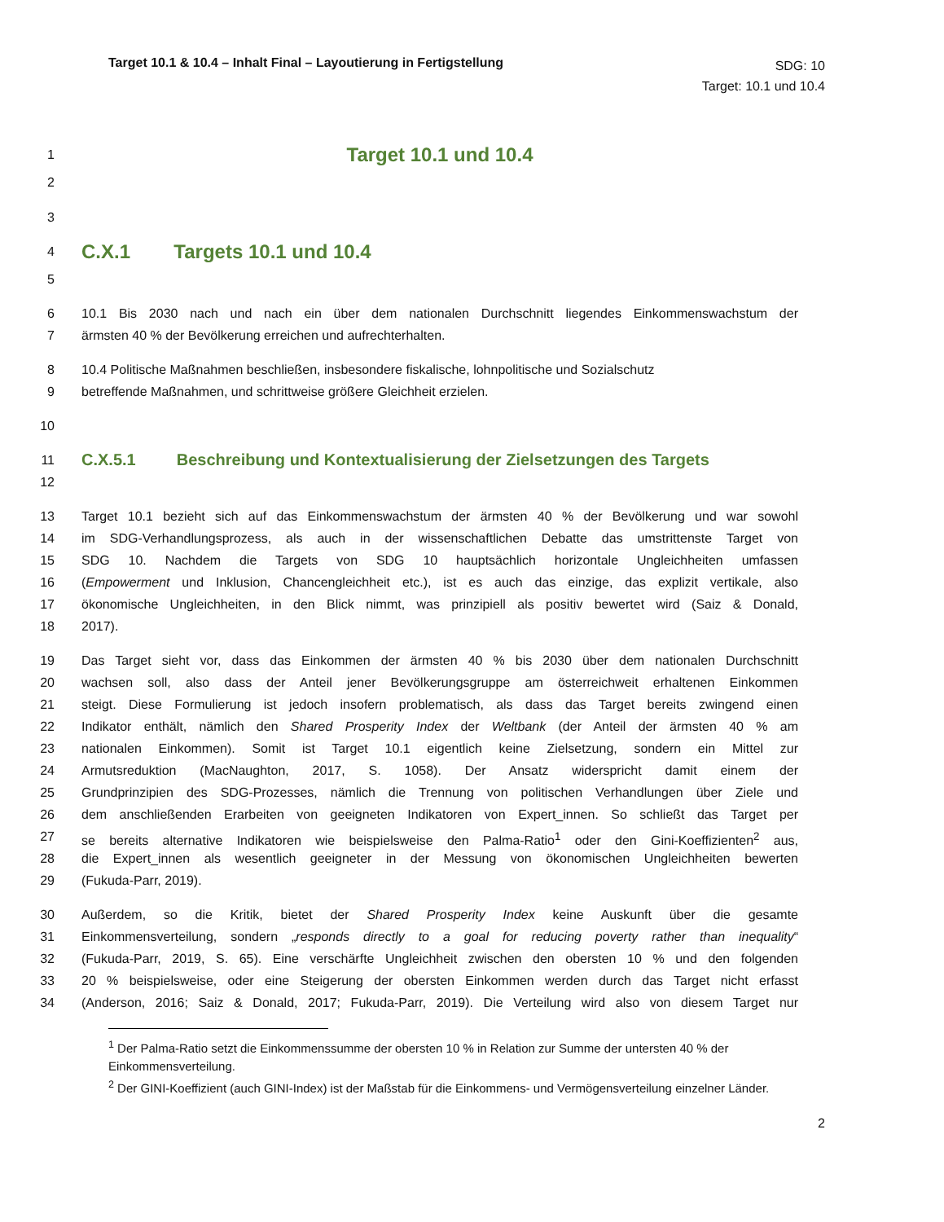Target 10.1 & 10.4 – Inhalt Final – Layoutierung in Fertigstellung
SDG: 10
Target: 10.1 und 10.4
1 Target 10.1 und 10.4
2
3
4 C.X.1 Targets 10.1 und 10.4
5
6 10.1 Bis 2030 nach und nach ein über dem nationalen Durchschnitt liegendes Einkommenswachstum der
7 ärmsten 40 % der Bevölkerung erreichen und aufrechterhalten.
8 10.4 Politische Maßnahmen beschließen, insbesondere fiskalische, lohnpolitische und Sozialschutz
9 betreffende Maßnahmen, und schrittweise größere Gleichheit erzielen.
10
11 C.X.5.1 Beschreibung und Kontextualisierung der Zielsetzungen des Targets
12
13 Target 10.1 bezieht sich auf das Einkommenswachstum der ärmsten 40 % der Bevölkerung und war sowohl
14 im SDG-Verhandlungsprozess, als auch in der wissenschaftlichen Debatte das umstrittenste Target von
15 SDG 10. Nachdem die Targets von SDG 10 hauptsächlich horizontale Ungleichheiten umfassen
16 (Empowerment und Inklusion, Chancengleichheit etc.), ist es auch das einzige, das explizit vertikale, also
17 ökonomische Ungleichheiten, in den Blick nimmt, was prinzipiell als positiv bewertet wird (Saiz & Donald,
18 2017).
19 Das Target sieht vor, dass das Einkommen der ärmsten 40 % bis 2030 über dem nationalen Durchschnitt
20 wachsen soll, also dass der Anteil jener Bevölkerungsgruppe am österreichweit erhaltenen Einkommen
21 steigt. Diese Formulierung ist jedoch insofern problematisch, als dass das Target bereits zwingend einen
22 Indikator enthält, nämlich den Shared Prosperity Index der Weltbank (der Anteil der ärmsten 40 % am
23 nationalen Einkommen). Somit ist Target 10.1 eigentlich keine Zielsetzung, sondern ein Mittel zur
24 Armutsreduktion (MacNaughton, 2017, S. 1058). Der Ansatz widerspricht damit einem der
25 Grundprinzipien des SDG-Prozesses, nämlich die Trennung von politischen Verhandlungen über Ziele und
26 dem anschließenden Erarbeiten von geeigneten Indikatoren von Expert_innen. So schließt das Target per
27 se bereits alternative Indikatoren wie beispielsweise den Palma-Ratio<sup>1</sup> oder den Gini-Koeffizienten<sup>2</sup> aus,
28 die Expert_innen als wesentlich geeigneter in der Messung von ökonomischen Ungleichheiten bewerten
29 (Fukuda-Parr, 2019).
30 Außerdem, so die Kritik, bietet der Shared Prosperity Index keine Auskunft über die gesamte
31 Einkommensverteilung, sondern „responds directly to a goal for reducing poverty rather than inequality“
32 (Fukuda-Parr, 2019, S. 65). Eine verschärfte Ungleichheit zwischen den obersten 10 % und den folgenden
33 20 % beispielsweise, oder eine Steigerung der obersten Einkommen werden durch das Target nicht erfasst
34 (Anderson, 2016; Saiz & Donald, 2017; Fukuda-Parr, 2019). Die Verteilung wird also von diesem Target nur
<sup>1</sup> Der Palma-Ratio setzt die Einkommenssumme der obersten 10 % in Relation zur Summe der untersten 40 % der Einkommensverteilung.
<sup>2</sup> Der GINI-Koeffizient (auch GINI-Index) ist der Maßstab für die Einkommens- und Vermögensverteilung einzelner Länder.
2